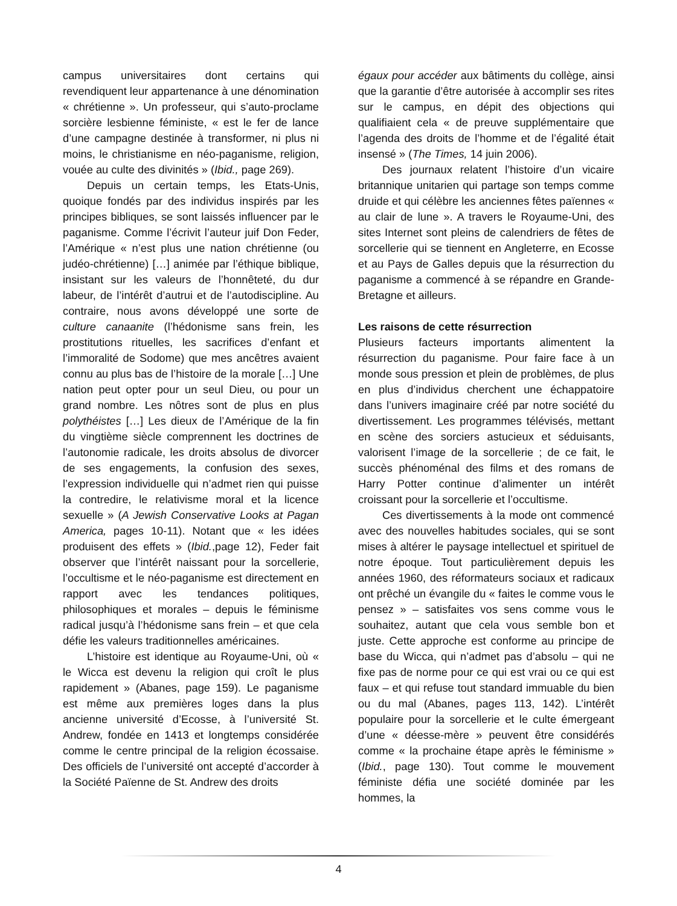campus universitaires dont certains qui revendiquent leur appartenance à une dénomination « chrétienne ». Un professeur, qui s’auto-proclame sorcière lesbienne féministe, « est le fer de lance d’une campagne destinée à transformer, ni plus ni moins, le christianisme en néo-paganisme, religion, vouée au culte des divinités » (Ibid., page 269).
Depuis un certain temps, les Etats-Unis, quoique fondés par des individus inspirés par les principes bibliques, se sont laissés influencer par le paganisme. Comme l’écrivit l’auteur juif Don Feder, l’Amérique « n’est plus une nation chrétienne (ou judéo-chrétienne) […] animée par l’éthique biblique, insistant sur les valeurs de l’honnêteté, du dur labeur, de l’intérêt d’autrui et de l’autodiscipline. Au contraire, nous avons développé une sorte de culture canaanite (l’hédonisme sans frein, les prostitutions rituelles, les sacrifices d’enfant et l’immoralité de Sodome) que mes ancêtres avaient connu au plus bas de l’histoire de la morale […] Une nation peut opter pour un seul Dieu, ou pour un grand nombre. Les nôtres sont de plus en plus polythéistes […] Les dieux de l’Amérique de la fin du vingtième siècle comprennent les doctrines de l’autonomie radicale, les droits absolus de divorcer de ses engagements, la confusion des sexes, l’expression individuelle qui n’admet rien qui puisse la contredire, le relativisme moral et la licence sexuelle » (A Jewish Conservative Looks at Pagan America, pages 10-11). Notant que « les idées produisent des effets » (Ibid.,page 12), Feder fait observer que l’intérêt naissant pour la sorcellerie, l’occultisme et le néo-paganisme est directement en rapport avec les tendances politiques, philosophiques et morales – depuis le féminisme radical jusqu’à l’hédonisme sans frein – et que cela défie les valeurs traditionnelles américaines.
L’histoire est identique au Royaume-Uni, où « le Wicca est devenu la religion qui croît le plus rapidement » (Abanes, page 159). Le paganisme est même aux premières loges dans la plus ancienne université d’Ecosse, à l’université St. Andrew, fondée en 1413 et longtemps considérée comme le centre principal de la religion écossaise. Des officiels de l’université ont accepté d’accorder à la Société Païenne de St. Andrew des droits
égaux pour accéder aux bâtiments du collège, ainsi que la garantie d’être autorisée à accomplir ses rites sur le campus, en dépit des objections qui qualifiaient cela « de preuve supplémentaire que l’agenda des droits de l’homme et de l’égalité était insensé » (The Times, 14 juin 2006).
Des journaux relatent l’histoire d’un vicaire britannique unitarien qui partage son temps comme druide et qui célèbre les anciennes fêtes païennes « au clair de lune ». A travers le Royaume-Uni, des sites Internet sont pleins de calendriers de fêtes de sorcellerie qui se tiennent en Angleterre, en Ecosse et au Pays de Galles depuis que la résurrection du paganisme a commencé à se répandre en Grande-Bretagne et ailleurs.
Les raisons de cette résurrection
Plusieurs facteurs importants alimentent la résurrection du paganisme. Pour faire face à un monde sous pression et plein de problèmes, de plus en plus d’individus cherchent une échappatoire dans l’univers imaginaire créé par notre société du divertissement. Les programmes télévisés, mettant en scène des sorciers astucieux et séduisants, valorisent l’image de la sorcellerie ; de ce fait, le succès phénoménal des films et des romans de Harry Potter continue d’alimenter un intérêt croissant pour la sorcellerie et l’occultisme.
Ces divertissements à la mode ont commencé avec des nouvelles habitudes sociales, qui se sont mises à altérer le paysage intellectuel et spirituel de notre époque. Tout particulièrement depuis les années 1960, des réformateurs sociaux et radicaux ont prêché un évangile du « faites le comme vous le pensez » – satisfaites vos sens comme vous le souhaitez, autant que cela vous semble bon et juste. Cette approche est conforme au principe de base du Wicca, qui n’admet pas d’absolu – qui ne fixe pas de norme pour ce qui est vrai ou ce qui est faux – et qui refuse tout standard immuable du bien ou du mal (Abanes, pages 113, 142). L’intérêt populaire pour la sorcellerie et le culte émergeant d’une « déesse-mère » peuvent être considérés comme « la prochaine étape après le féminisme » (Ibid., page 130). Tout comme le mouvement féministe défia une société dominée par les hommes, la
4